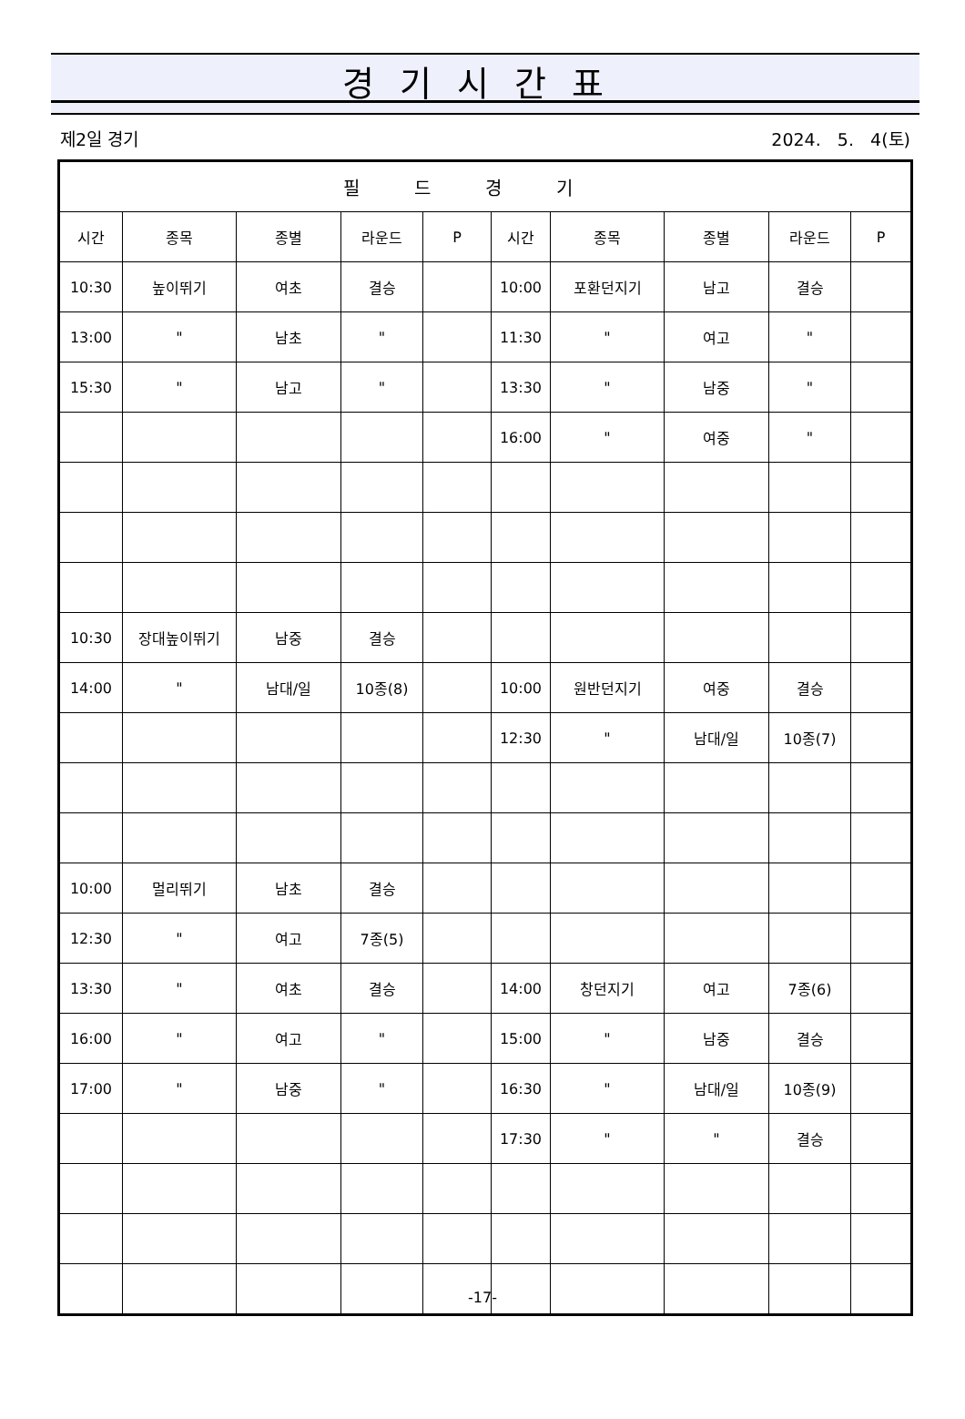경기시간표
제2일 경기 2024. 5. 4(토)
| 필드경기 | | | | | | | | | |
| --- | --- | --- | --- | --- | --- | --- | --- | --- | --- |
| 시간 | 종목 | 종별 | 라운드 | P | 시간 | 종목 | 종별 | 라운드 | P |
| 10:30 | 높이뛰기 | 여초 | 결승 | | 10:00 | 포환던지기 | 남고 | 결승 | |
| 13:00 | " | 남초 | " | | 11:30 | " | 여고 | " | |
| 15:30 | " | 남고 | " | | 13:30 | " | 남중 | " | |
| | | | | | 16:00 | " | 여중 | " | |
| 10:30 | 장대높이뛰기 | 남중 | 결승 | | | | | | |
| 14:00 | " | 남대/일 | 10종(8) | | 10:00 | 원반던지기 | 여중 | 결승 | |
| | | | | | 12:30 | " | 남대/일 | 10종(7) | |
| 10:00 | 멀리뛰기 | 남초 | 결승 | | | | | | |
| 12:30 | " | 여고 | 7종(5) | | | | | | |
| 13:30 | " | 여초 | 결승 | | 14:00 | 창던지기 | 여고 | 7종(6) | |
| 16:00 | " | 여고 | " | | 15:00 | " | 남중 | 결승 | |
| 17:00 | " | 남중 | " | | 16:30 | " | 남대/일 | 10종(9) | |
| | | | | | 17:30 | " | " | 결승 | |
-17-